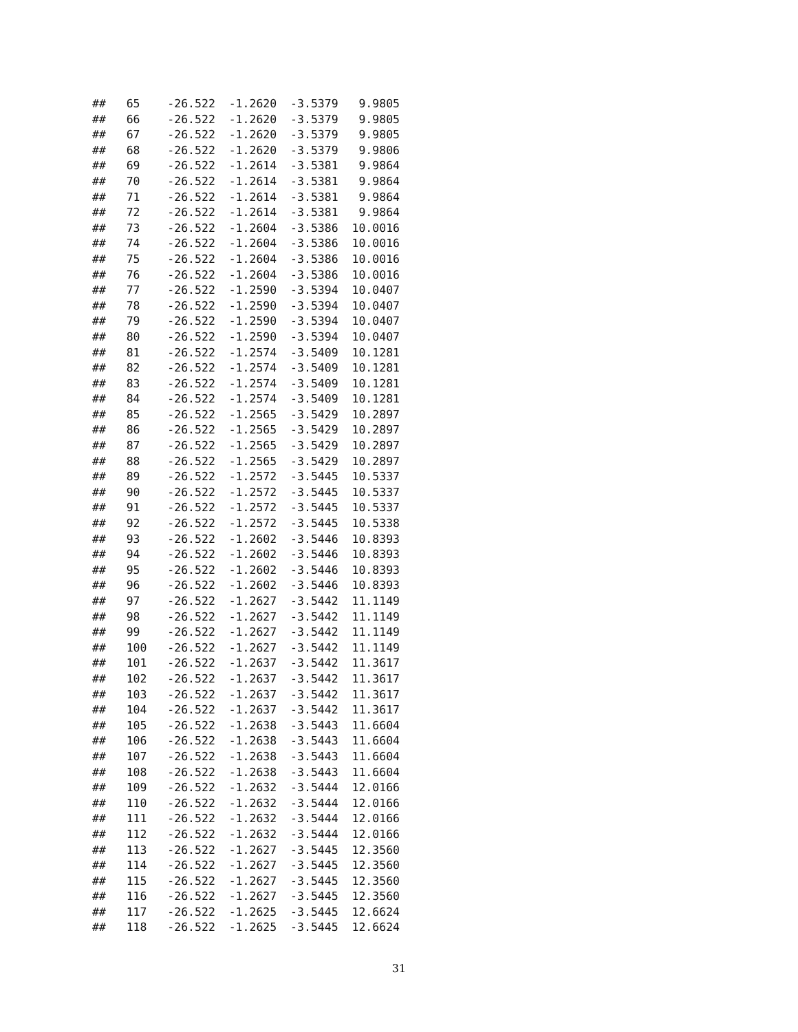##   65    -26.522  -1.2620  -3.5379   9.9805
##   66    -26.522  -1.2620  -3.5379   9.9805
##   67    -26.522  -1.2620  -3.5379   9.9805
##   68    -26.522  -1.2620  -3.5379   9.9806
##   69    -26.522  -1.2614  -3.5381   9.9864
##   70    -26.522  -1.2614  -3.5381   9.9864
##   71    -26.522  -1.2614  -3.5381   9.9864
##   72    -26.522  -1.2614  -3.5381   9.9864
##   73    -26.522  -1.2604  -3.5386  10.0016
##   74    -26.522  -1.2604  -3.5386  10.0016
##   75    -26.522  -1.2604  -3.5386  10.0016
##   76    -26.522  -1.2604  -3.5386  10.0016
##   77    -26.522  -1.2590  -3.5394  10.0407
##   78    -26.522  -1.2590  -3.5394  10.0407
##   79    -26.522  -1.2590  -3.5394  10.0407
##   80    -26.522  -1.2590  -3.5394  10.0407
##   81    -26.522  -1.2574  -3.5409  10.1281
##   82    -26.522  -1.2574  -3.5409  10.1281
##   83    -26.522  -1.2574  -3.5409  10.1281
##   84    -26.522  -1.2574  -3.5409  10.1281
##   85    -26.522  -1.2565  -3.5429  10.2897
##   86    -26.522  -1.2565  -3.5429  10.2897
##   87    -26.522  -1.2565  -3.5429  10.2897
##   88    -26.522  -1.2565  -3.5429  10.2897
##   89    -26.522  -1.2572  -3.5445  10.5337
##   90    -26.522  -1.2572  -3.5445  10.5337
##   91    -26.522  -1.2572  -3.5445  10.5337
##   92    -26.522  -1.2572  -3.5445  10.5338
##   93    -26.522  -1.2602  -3.5446  10.8393
##   94    -26.522  -1.2602  -3.5446  10.8393
##   95    -26.522  -1.2602  -3.5446  10.8393
##   96    -26.522  -1.2602  -3.5446  10.8393
##   97    -26.522  -1.2627  -3.5442  11.1149
##   98    -26.522  -1.2627  -3.5442  11.1149
##   99    -26.522  -1.2627  -3.5442  11.1149
##   100   -26.522  -1.2627  -3.5442  11.1149
##   101   -26.522  -1.2637  -3.5442  11.3617
##   102   -26.522  -1.2637  -3.5442  11.3617
##   103   -26.522  -1.2637  -3.5442  11.3617
##   104   -26.522  -1.2637  -3.5442  11.3617
##   105   -26.522  -1.2638  -3.5443  11.6604
##   106   -26.522  -1.2638  -3.5443  11.6604
##   107   -26.522  -1.2638  -3.5443  11.6604
##   108   -26.522  -1.2638  -3.5443  11.6604
##   109   -26.522  -1.2632  -3.5444  12.0166
##   110   -26.522  -1.2632  -3.5444  12.0166
##   111   -26.522  -1.2632  -3.5444  12.0166
##   112   -26.522  -1.2632  -3.5444  12.0166
##   113   -26.522  -1.2627  -3.5445  12.3560
##   114   -26.522  -1.2627  -3.5445  12.3560
##   115   -26.522  -1.2627  -3.5445  12.3560
##   116   -26.522  -1.2627  -3.5445  12.3560
##   117   -26.522  -1.2625  -3.5445  12.6624
##   118   -26.522  -1.2625  -3.5445  12.6624
31